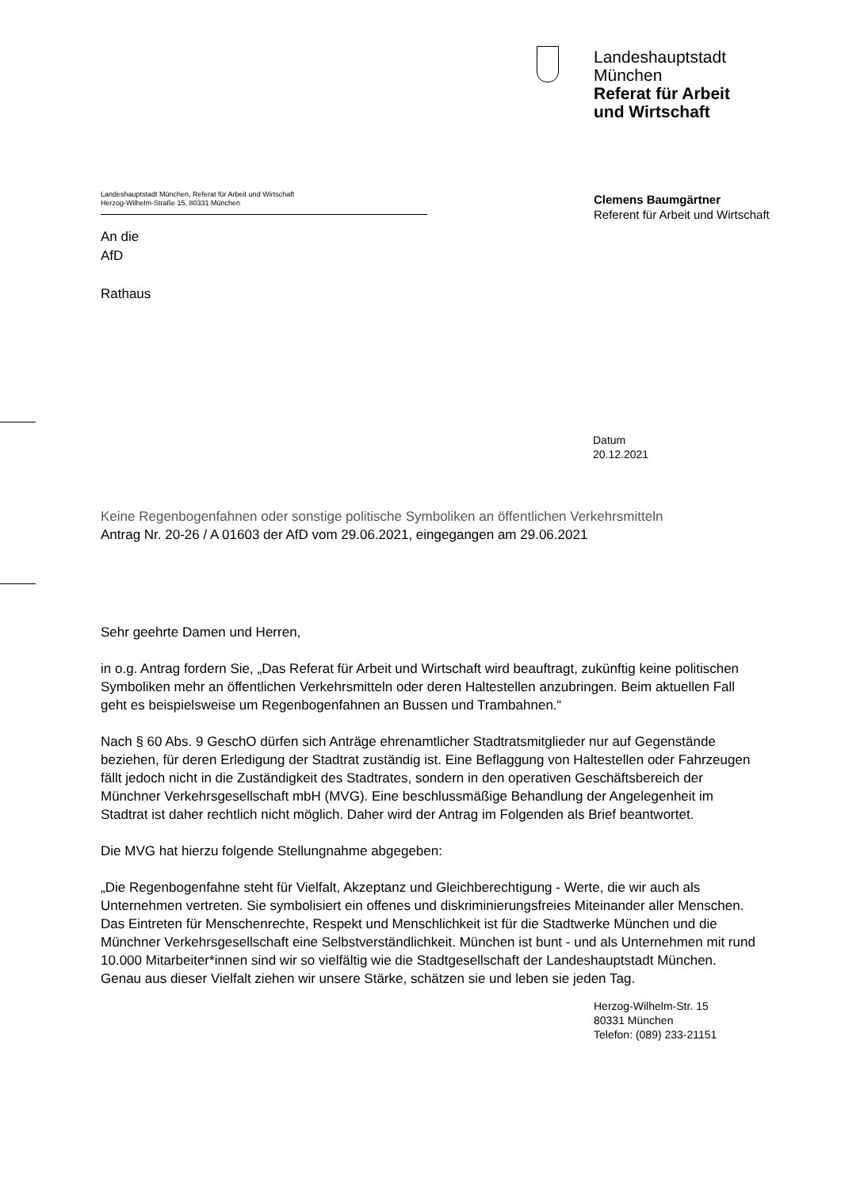Landeshauptstadt
München
Referat für Arbeit
und Wirtschaft
Landeshauptstadt München, Referat für Arbeit und Wirtschaft
Herzog-Wilhelm-Straße 15, 80331 München
An die
AfD
Rathaus
Clemens Baumgärtner
Referent für Arbeit und Wirtschaft
Datum
20.12.2021
Keine Regenbogenfahnen oder sonstige politische Symboliken an öffentlichen Verkehrsmitteln
Antrag Nr. 20-26 / A 01603 der AfD vom 29.06.2021, eingegangen am 29.06.2021
Sehr geehrte Damen und Herren,
in o.g. Antrag fordern Sie, „Das Referat für Arbeit und Wirtschaft wird beauftragt, zukünftig keine politischen Symboliken mehr an öffentlichen Verkehrsmitteln oder deren Haltestellen anzubringen. Beim aktuellen Fall geht es beispielsweise um Regenbogenfahnen an Bussen und Trambahnen.“
Nach § 60 Abs. 9 GeschO dürfen sich Anträge ehrenamtlicher Stadtratsmitglieder nur auf Gegenstände beziehen, für deren Erledigung der Stadtrat zuständig ist. Eine Beflaggung von Haltestellen oder Fahrzeugen fällt jedoch nicht in die Zuständigkeit des Stadtrates, sondern in den operativen Geschäftsbereich der Münchner Verkehrsgesellschaft mbH (MVG). Eine beschlussmäßige Behandlung der Angelegenheit im Stadtrat ist daher rechtlich nicht möglich. Daher wird der Antrag im Folgenden als Brief beantwortet.
Die MVG hat hierzu folgende Stellungnahme abgegeben:
„Die Regenbogenfahne steht für Vielfalt, Akzeptanz und Gleichberechtigung - Werte, die wir auch als Unternehmen vertreten. Sie symbolisiert ein offenes und diskriminierungsfreies Miteinander aller Menschen. Das Eintreten für Menschenrechte, Respekt und Menschlichkeit ist für die Stadtwerke München und die Münchner Verkehrsgesellschaft eine Selbstverständlichkeit. München ist bunt - und als Unternehmen mit rund 10.000 Mitarbeiter*innen sind wir so vielfältig wie die Stadtgesellschaft der Landeshauptstadt München. Genau aus dieser Vielfalt ziehen wir unsere Stärke, schätzen sie und leben sie jeden Tag.
Herzog-Wilhelm-Str. 15
80331 München
Telefon: (089) 233-21151